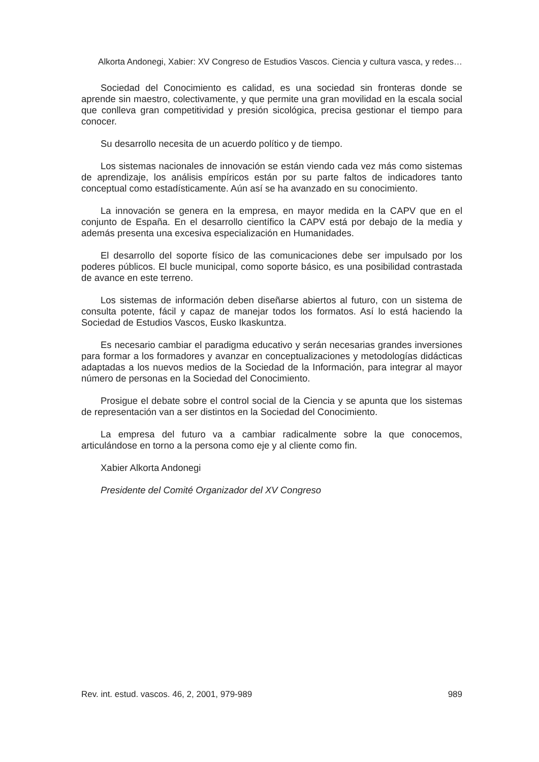Alkorta Andonegi, Xabier: XV Congreso de Estudios Vascos. Ciencia y cultura vasca, y redes…
Sociedad del Conocimiento es calidad, es una sociedad sin fronteras donde se aprende sin maestro, colectivamente, y que permite una gran movilidad en la escala social que conlleva gran competitividad y presión sicológica, precisa gestionar el tiempo para conocer.
Su desarrollo necesita de un acuerdo político y de tiempo.
Los sistemas nacionales de innovación se están viendo cada vez más como sistemas de aprendizaje, los análisis empíricos están por su parte faltos de indicadores tanto conceptual como estadísticamente. Aún así se ha avanzado en su conocimiento.
La innovación se genera en la empresa, en mayor medida en la CAPV que en el conjunto de España. En el desarrollo científico la CAPV está por debajo de la media y además presenta una excesiva especialización en Humanidades.
El desarrollo del soporte físico de las comunicaciones debe ser impulsado por los poderes públicos. El bucle municipal, como soporte básico, es una posibilidad contrastada de avance en este terreno.
Los sistemas de información deben diseñarse abiertos al futuro, con un sistema de consulta potente, fácil y capaz de manejar todos los formatos. Así lo está haciendo la Sociedad de Estudios Vascos, Eusko Ikaskuntza.
Es necesario cambiar el paradigma educativo y serán necesarias grandes inversiones para formar a los formadores y avanzar en conceptualizaciones y metodologías didácticas adaptadas a los nuevos medios de la Sociedad de la Información, para integrar al mayor número de personas en la Sociedad del Conocimiento.
Prosigue el debate sobre el control social de la Ciencia y se apunta que los sistemas de representación van a ser distintos en la Sociedad del Conocimiento.
La empresa del futuro va a cambiar radicalmente sobre la que conocemos, articulándose en torno a la persona como eje y al cliente como fin.
Xabier Alkorta Andonegi
Presidente del Comité Organizador del XV Congreso
Rev. int. estud. vascos. 46, 2, 2001, 979-989 989